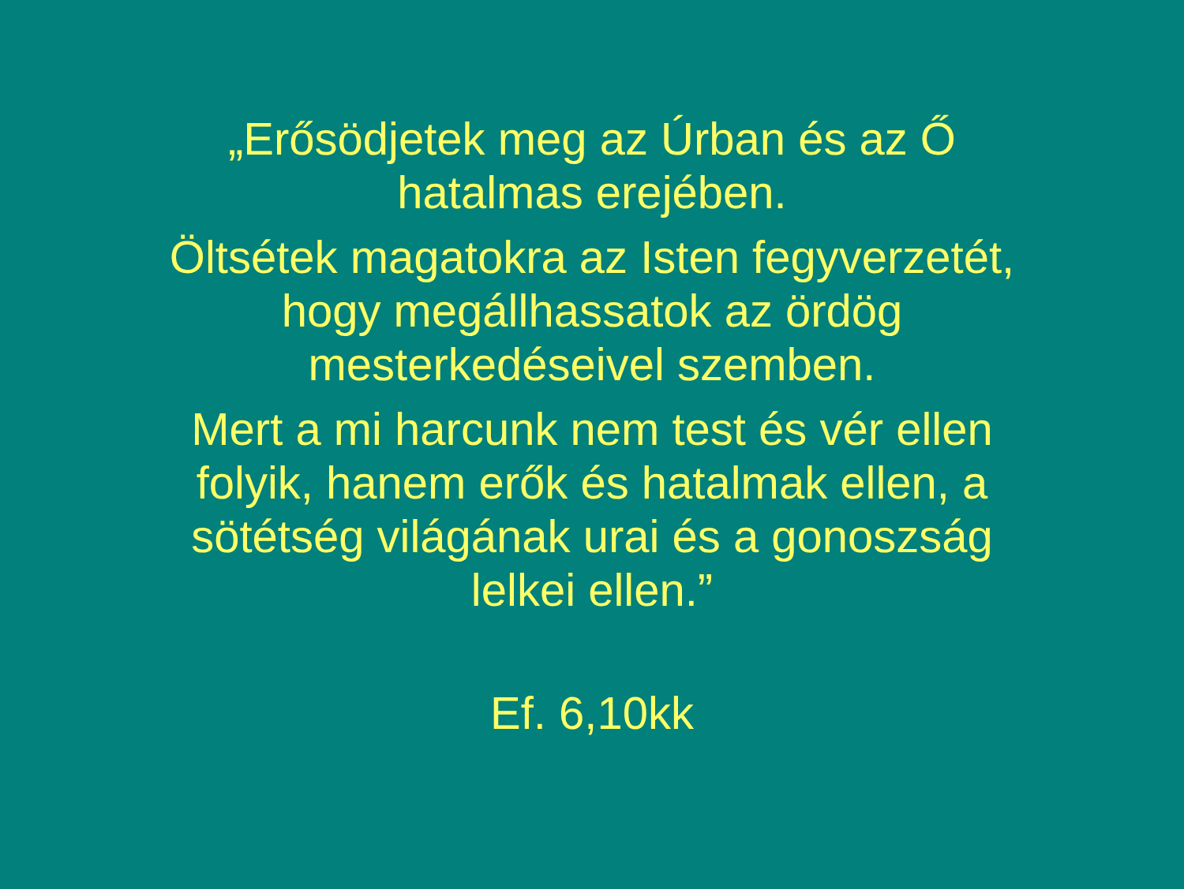„Erősödjetek meg az Úrban és az Ő
hatalmas erejében.
Öltsétek magatokra az Isten fegyverzetét,
hogy megállhassatok az ördög
mesterkedéseivel szemben.
Mert a mi harcunk nem test és vér ellen
folyik, hanem erők és hatalmak ellen, a
sötétség világának urai és a gonoszság
lelkei ellen.”
Ef. 6,10kk